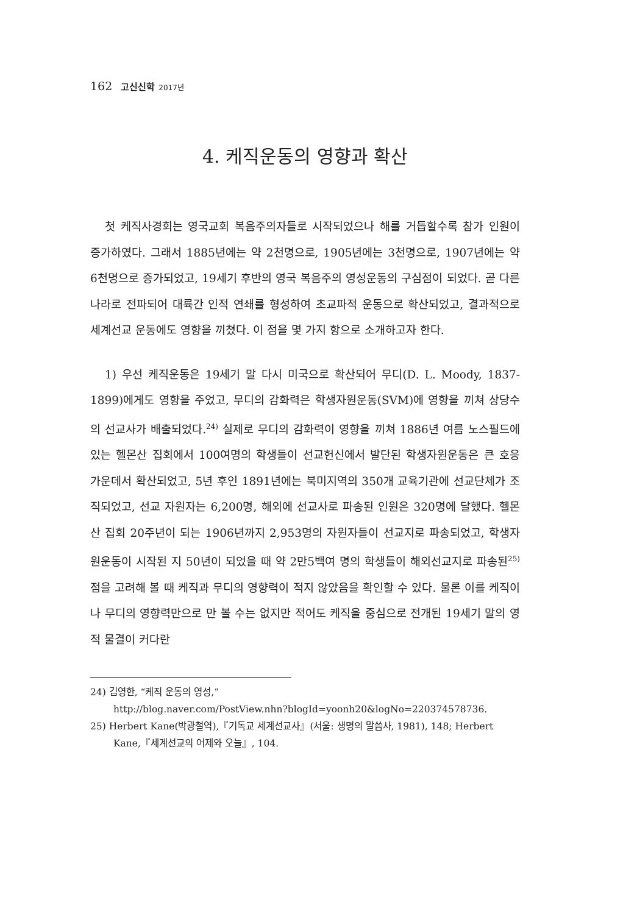162 고신신학 2017년
4. 케직운동의 영향과 확산
첫 케직사경회는 영국교회 복음주의자들로 시작되었으나 해를 거듭할수록 참가 인원이 증가하였다. 그래서 1885년에는 약 2천명으로, 1905년에는 3천명으로, 1907년에는 약 6천명으로 증가되었고, 19세기 후반의 영국 복음주의 영성운동의 구심점이 되었다. 곧 다른 나라로 전파되어 대륙간 인적 연쇄를 형성하여 초교파적 운동으로 확산되었고, 결과적으로 세계선교 운동에도 영향을 끼쳤다. 이 점을 몇 가지 항으로 소개하고자 한다.
1) 우선 케직운동은 19세기 말 다시 미국으로 확산되어 무디(D. L. Moody, 1837-1899)에게도 영향을 주었고, 무디의 감화력은 학생자원운동(SVM)에 영향을 끼쳐 상당수의 선교사가 배출되었다.<sup>24)</sup> 실제로 무디의 감화력이 영향을 끼쳐 1886년 여름 노스필드에 있는 헬몬산 집회에서 100여명의 학생들이 선교헌신에서 발단된 학생자원운동은 큰 호응 가운데서 확산되었고, 5년 후인 1891년에는 북미지역의 350개 교육기관에 선교단체가 조직되었고, 선교 자원자는 6,200명, 해외에 선교사로 파송된 인원은 320명에 달했다. 헬몬산 집회 20주년이 되는 1906년까지 2,953명의 자원자들이 선교지로 파송되었고, 학생자원운동이 시작된 지 50년이 되었을 때 약 2만5백여 명의 학생들이 해외선교지로 파송된<sup>25)</sup> 점을 고려해 볼 때 케직과 무디의 영향력이 적지 않았음을 확인할 수 있다. 물론 이를 케직이나 무디의 영향력만으로 만 볼 수는 없지만 적어도 케직을 중심으로 전개된 19세기 말의 영적 물결이 커다란
24) 김영한, “케직 운동의 영성,”
http://blog.naver.com/PostView.nhn?blogId=yoonh20&logNo=220374578736.
25) Herbert Kane(박광철역),『기독교 세계선교사』(서울: 생명의 말씀사, 1981), 148; Herbert Kane,『세계선교의 어제와 오늘』, 104.